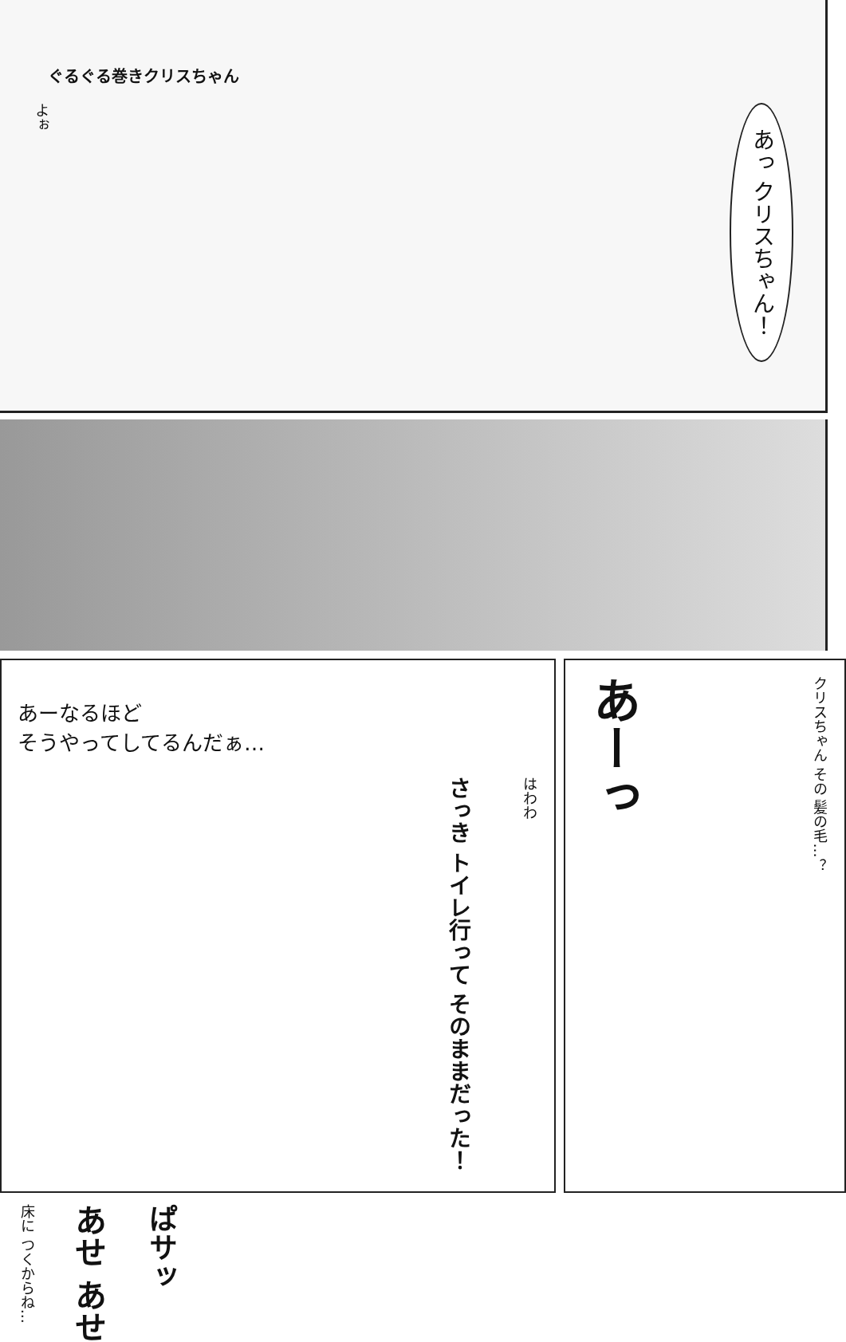ぐるぐる巻きクリスちゃん
よぉ
あっ クリスちゃん！
あーなるほど
そうやってしてるんだぁ…
さっき トイレ行って そのままだった！
はわわ
床に つくからね…
あせ あせ
ぱサッ
あーっ
クリスちゃん その 髪の毛…？